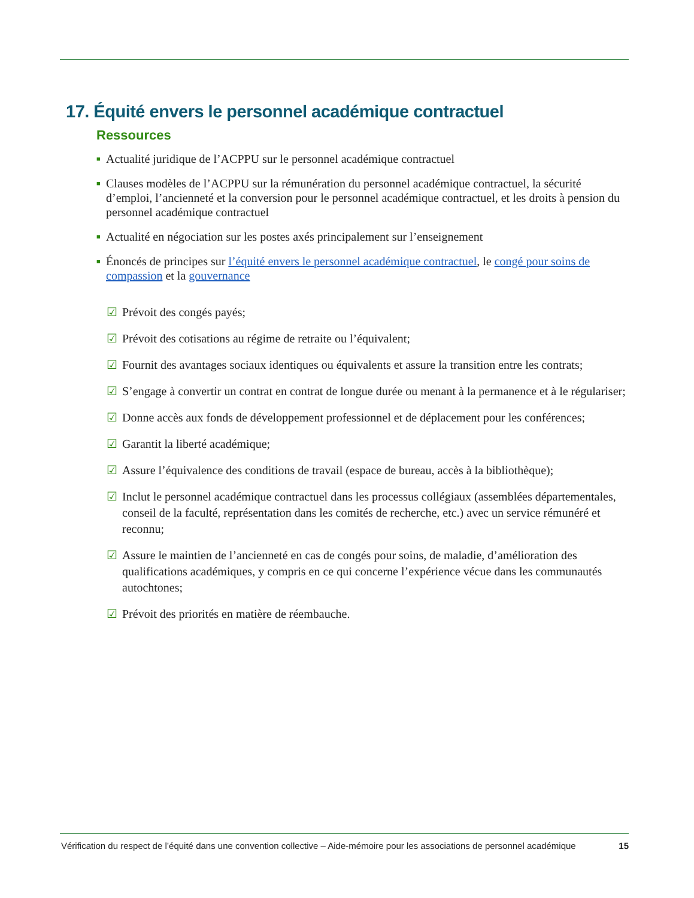17. Équité envers le personnel académique contractuel
Ressources
■ Actualité juridique de l’ACPPU sur le personnel académique contractuel
■ Clauses modèles de l’ACPPU sur la rémunération du personnel académique contractuel, la sécurité d’emploi, l’ancienneté et la conversion pour le personnel académique contractuel, et les droits à pension du personnel académique contractuel
■ Actualité en négociation sur les postes axés principalement sur l’enseignement
■ Énoncés de principes sur l’équité envers le personnel académique contractuel, le congé pour soins de compassion et la gouvernance
☑ Prévoit des congés payés;
☑ Prévoit des cotisations au régime de retraite ou l’équivalent;
☑ Fournit des avantages sociaux identiques ou équivalents et assure la transition entre les contrats;
☑ S’engage à convertir un contrat en contrat de longue durée ou menant à la permanence et à le régulariser;
☑ Donne accès aux fonds de développement professionnel et de déplacement pour les conférences;
☑ Garantit la liberté académique;
☑ Assure l’équivalence des conditions de travail (espace de bureau, accès à la bibliothèque);
☑ Inclut le personnel académique contractuel dans les processus collégiaux (assemblées départementales, conseil de la faculté, représentation dans les comités de recherche, etc.) avec un service rémunéré et reconnu;
☑ Assure le maintien de l’ancienneté en cas de congés pour soins, de maladie, d’amélioration des qualifications académiques, y compris en ce qui concerne l’expérience vécue dans les communautés autochtones;
☑ Prévoit des priorités en matière de réembauche.
Vérification du respect de l’équité dans une convention collective – Aide-mémoire pour les associations de personnel académique 15